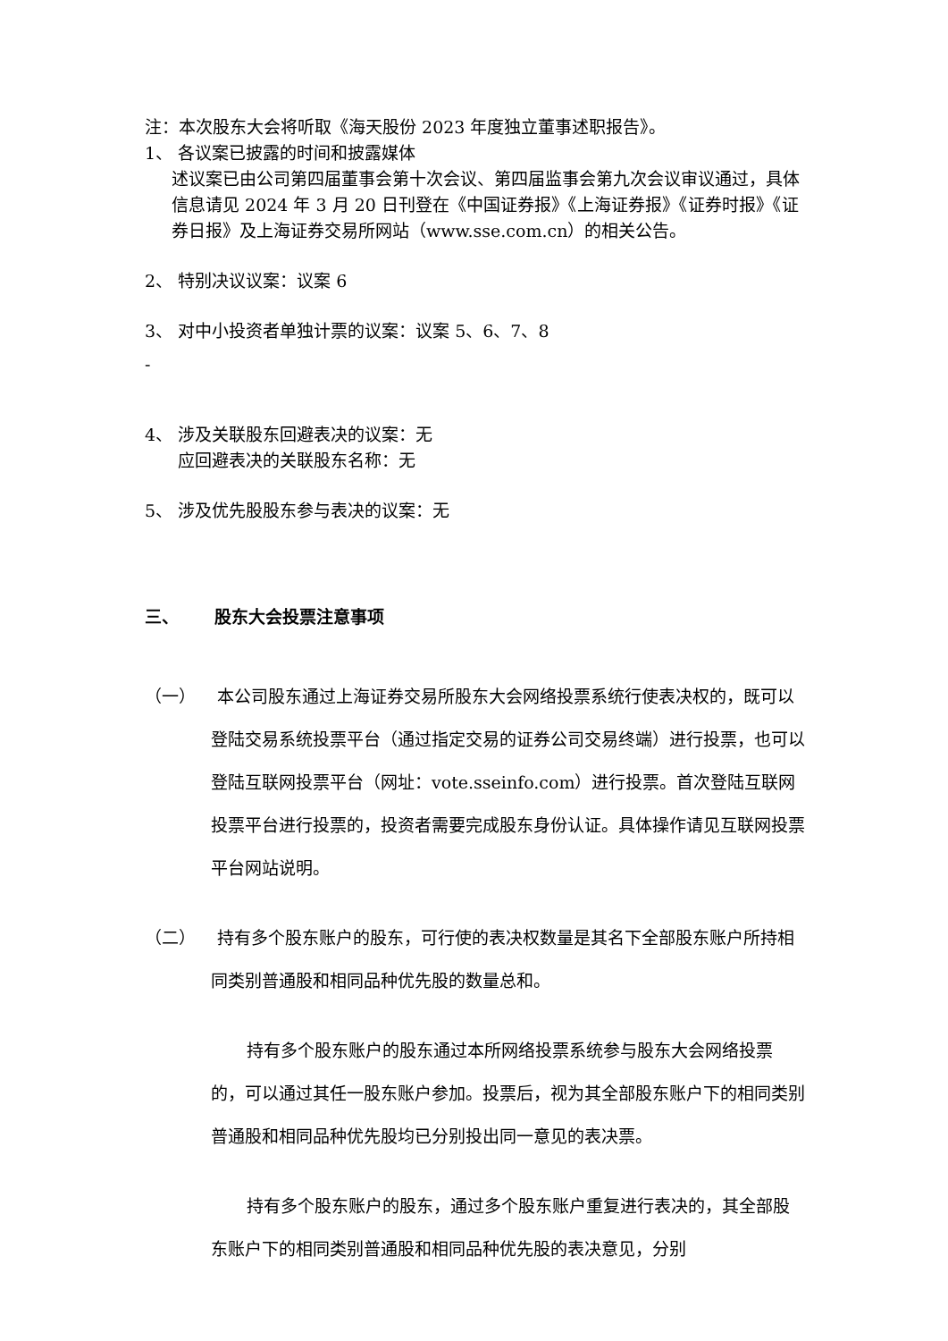注：本次股东大会将听取《海天股份 2023 年度独立董事述职报告》。
1、 各议案已披露的时间和披露媒体
述议案已由公司第四届董事会第十次会议、第四届监事会第九次会议审议通过，具体信息请见 2024 年 3 月 20 日刊登在《中国证券报》《上海证券报》《证券时报》《证券日报》及上海证券交易所网站（www.sse.com.cn）的相关公告。
2、 特别决议议案：议案 6
3、 对中小投资者单独计票的议案：议案 5、6、7、8
-
4、 涉及关联股东回避表决的议案：无
应回避表决的关联股东名称：无
5、 涉及优先股股东参与表决的议案：无
三、 股东大会投票注意事项
（一） 本公司股东通过上海证券交易所股东大会网络投票系统行使表决权的，既可以登陆交易系统投票平台（通过指定交易的证券公司交易终端）进行投票，也可以登陆互联网投票平台（网址：vote.sseinfo.com）进行投票。首次登陆互联网投票平台进行投票的，投资者需要完成股东身份认证。具体操作请见互联网投票平台网站说明。
（二） 持有多个股东账户的股东，可行使的表决权数量是其名下全部股东账户所持相同类别普通股和相同品种优先股的数量总和。
持有多个股东账户的股东通过本所网络投票系统参与股东大会网络投票的，可以通过其任一股东账户参加。投票后，视为其全部股东账户下的相同类别普通股和相同品种优先股均已分别投出同一意见的表决票。
持有多个股东账户的股东，通过多个股东账户重复进行表决的，其全部股东账户下的相同类别普通股和相同品种优先股的表决意见，分别